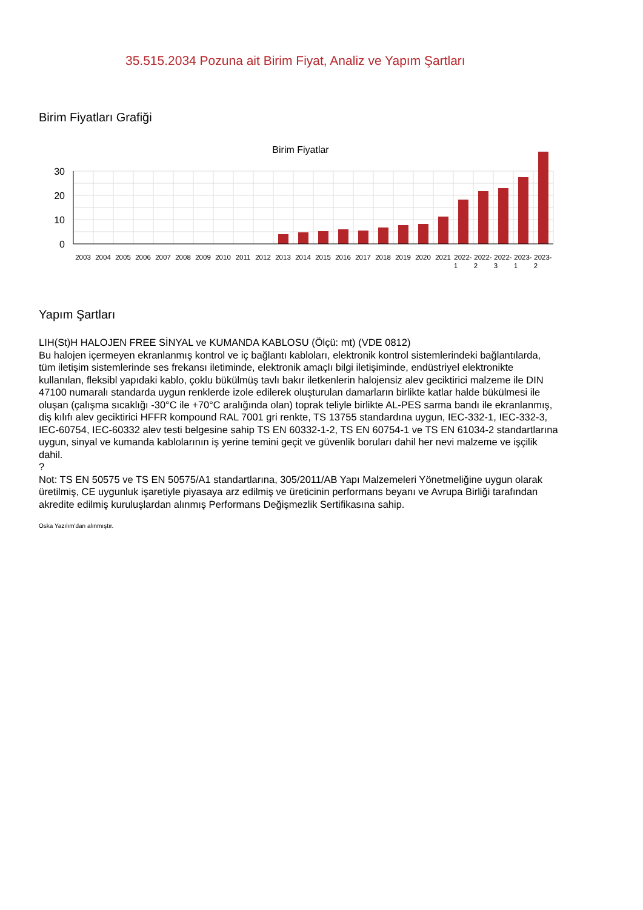35.515.2034 Pozuna ait Birim Fiyat, Analiz ve Yapım Şartları
Birim Fiyatları Grafiği
Birim Fiyatlar
30
20
10
0
2003
2004
2005
2006
2007
2008
2009
2010
2011
2012
2013
2014
2015
2016
2017
2018
2019
2020
2021
2022-
2022-
2022-
2023-
2023-
1
2
3
1
2
Yapım Şartları
LIH(St)H HALOJEN FREE SİNYAL ve KUMANDA KABLOSU (Ölçü: mt) (VDE 0812)
Bu halojen içermeyen ekranlanmış kontrol ve iç bağlantı kabloları, elektronik kontrol sistemlerindeki bağlantılarda, tüm iletişim sistemlerinde ses frekansı iletiminde, elektronik amaçlı bilgi iletişiminde, endüstriyel elektronikte kullanılan, fleksibl yapıdaki kablo, çoklu bükülmüş tavlı bakır iletkenlerin halojensiz alev geciktirici malzeme ile DIN 47100 numaralı standarda uygun renklerde izole edilerek oluşturulan damarların birlikte katlar halde bükülmesi ile oluşan (çalışma sıcaklığı -30°C ile +70°C aralığında olan) toprak teliyle birlikte AL-PES sarma bandı ile ekranlanmış, diş kılıfı alev geciktirici HFFR kompound RAL 7001 gri renkte, TS 13755 standardına uygun, IEC-332-1, IEC-332-3, IEC-60754, IEC-60332 alev testi belgesine sahip TS EN 60332-1-2, TS EN 60754-1 ve TS EN 61034-2 standartlarına uygun, sinyal ve kumanda kablolarının iş yerine temini geçit ve güvenlik boruları dahil her nevi malzeme ve işçilik dahil.
?
Not: TS EN 50575 ve TS EN 50575/A1 standartlarına, 305/2011/AB Yapı Malzemeleri Yönetmeliğine uygun olarak üretilmiş, CE uygunluk işaretiyle piyasaya arz edilmiş ve üreticinin performans beyanı ve Avrupa Birliği tarafından akredite edilmiş kuruluşlardan alınmış Performans Değişmezlik Sertifikasına sahip.
Oska Yazılım'dan alınmıştır.